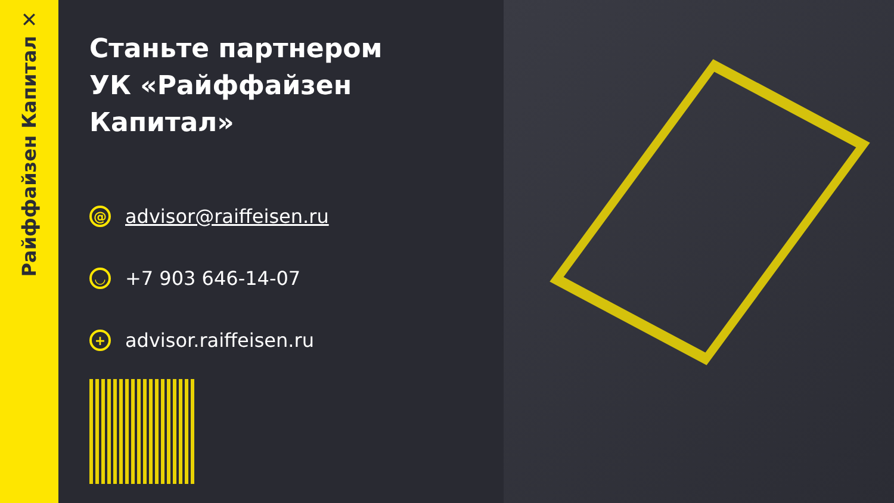✕
Райффайзен Капитал
Станьте партнером
УК «Райффайзен Капитал»
@ advisor@raiffeisen.ru
◡ +7 903 646-14-07
+ advisor.raiffeisen.ru